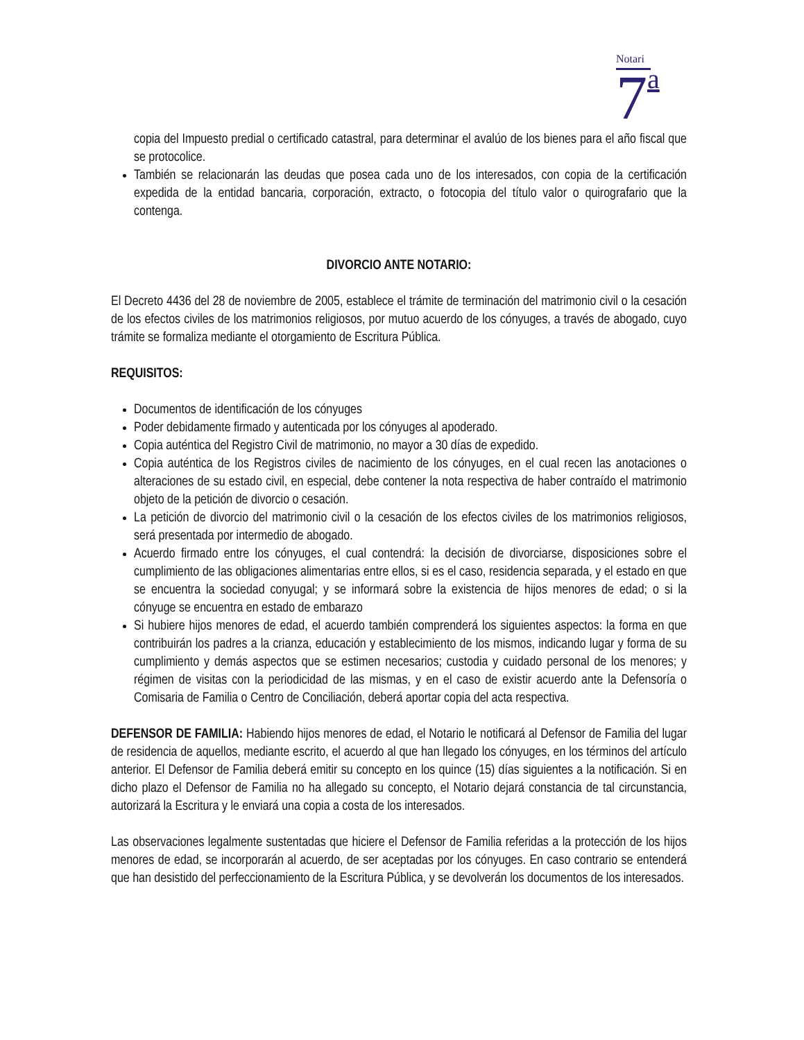Notari
7 a
copia del Impuesto predial o certificado catastral, para determinar el avalúo de los bienes para el año fiscal que se protocolice.
También se relacionarán las deudas que posea cada uno de los interesados, con copia de la certificación expedida de la entidad bancaria, corporación, extracto, o fotocopia del título valor o quirografario que la contenga.
DIVORCIO ANTE NOTARIO:
El Decreto 4436 del 28 de noviembre de 2005, establece el trámite de terminación del matrimonio civil o la cesación de los efectos civiles de los matrimonios religiosos, por mutuo acuerdo de los cónyuges, a través de abogado, cuyo trámite se formaliza mediante el otorgamiento de Escritura Pública.
REQUISITOS:
Documentos de identificación de los cónyuges
Poder debidamente firmado y autenticada por los cónyuges al apoderado.
Copia auténtica del Registro Civil de matrimonio, no mayor a 30 días de expedido.
Copia auténtica de los Registros civiles de nacimiento de los cónyuges, en el cual recen las anotaciones o alteraciones de su estado civil, en especial, debe contener la nota respectiva de haber contraído el matrimonio objeto de la petición de divorcio o cesación.
La petición de divorcio del matrimonio civil o la cesación de los efectos civiles de los matrimonios religiosos, será presentada por intermedio de abogado.
Acuerdo firmado entre los cónyuges, el cual contendrá: la decisión de divorciarse, disposiciones sobre el cumplimiento de las obligaciones alimentarias entre ellos, si es el caso, residencia separada, y el estado en que se encuentra la sociedad conyugal; y se informará sobre la existencia de hijos menores de edad; o si la cónyuge se encuentra en estado de embarazo
Si hubiere hijos menores de edad, el acuerdo también comprenderá los siguientes aspectos: la forma en que contribuirán los padres a la crianza, educación y establecimiento de los mismos, indicando lugar y forma de su cumplimiento y demás aspectos que se estimen necesarios; custodia y cuidado personal de los menores; y régimen de visitas con la periodicidad de las mismas, y en el caso de existir acuerdo ante la Defensoría o Comisaria de Familia o Centro de Conciliación, deberá aportar copia del acta respectiva.
DEFENSOR DE FAMILIA: Habiendo hijos menores de edad, el Notario le notificará al Defensor de Familia del lugar de residencia de aquellos, mediante escrito, el acuerdo al que han llegado los cónyuges, en los términos del artículo anterior. El Defensor de Familia deberá emitir su concepto en los quince (15) días siguientes a la notificación. Si en dicho plazo el Defensor de Familia no ha allegado su concepto, el Notario dejará constancia de tal circunstancia, autorizará la Escritura y le enviará una copia a costa de los interesados.
Las observaciones legalmente sustentadas que hiciere el Defensor de Familia referidas a la protección de los hijos menores de edad, se incorporarán al acuerdo, de ser aceptadas por los cónyuges. En caso contrario se entenderá que han desistido del perfeccionamiento de la Escritura Pública, y se devolverán los documentos de los interesados.